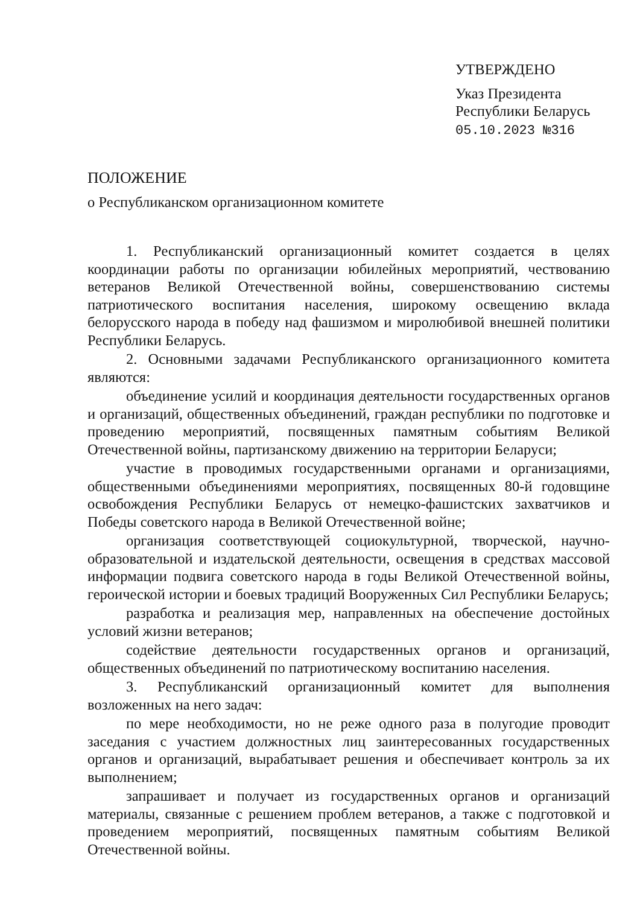УТВЕРЖДЕНО
Указ Президента
Республики Беларусь
05.10.2023 №316
ПОЛОЖЕНИЕ
о Республиканском организационном комитете
1. Республиканский организационный комитет создается в целях координации работы по организации юбилейных мероприятий, чествованию ветеранов Великой Отечественной войны, совершенствованию системы патриотического воспитания населения, широкому освещению вклада белорусского народа в победу над фашизмом и миролюбивой внешней политики Республики Беларусь.
2. Основными задачами Республиканского организационного комитета являются:
объединение усилий и координация деятельности государственных органов и организаций, общественных объединений, граждан республики по подготовке и проведению мероприятий, посвященных памятным событиям Великой Отечественной войны, партизанскому движению на территории Беларуси;
участие в проводимых государственными органами и организациями, общественными объединениями мероприятиях, посвященных 80-й годовщине освобождения Республики Беларусь от немецко-фашистских захватчиков и Победы советского народа в Великой Отечественной войне;
организация соответствующей социокультурной, творческой, научно-образовательной и издательской деятельности, освещения в средствах массовой информации подвига советского народа в годы Великой Отечественной войны, героической истории и боевых традиций Вооруженных Сил Республики Беларусь;
разработка и реализация мер, направленных на обеспечение достойных условий жизни ветеранов;
содействие деятельности государственных органов и организаций, общественных объединений по патриотическому воспитанию населения.
3. Республиканский организационный комитет для выполнения возложенных на него задач:
по мере необходимости, но не реже одного раза в полугодие проводит заседания с участием должностных лиц заинтересованных государственных органов и организаций, вырабатывает решения и обеспечивает контроль за их выполнением;
запрашивает и получает из государственных органов и организаций материалы, связанные с решением проблем ветеранов, а также с подготовкой и проведением мероприятий, посвященных памятным событиям Великой Отечественной войны.